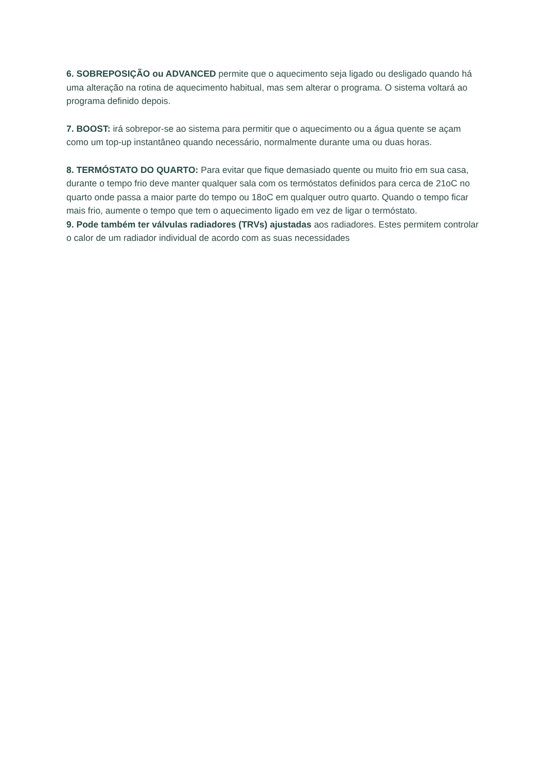6. SOBREPOSIÇÃO ou ADVANCED permite que o aquecimento seja ligado ou desligado quando há uma alteração na rotina de aquecimento habitual, mas sem alterar o programa. O sistema voltará ao programa definido depois.
7. BOOST: irá sobrepor-se ao sistema para permitir que o aquecimento ou a água quente se açam como um top-up instantâneo quando necessário, normalmente durante uma ou duas horas.
8. TERMÓSTATO DO QUARTO: Para evitar que fique demasiado quente ou muito frio em sua casa, durante o tempo frio deve manter qualquer sala com os termóstatos definidos para cerca de 21oC no quarto onde passa a maior parte do tempo ou 18oC em qualquer outro quarto. Quando o tempo ficar mais frio, aumente o tempo que tem o aquecimento ligado em vez de ligar o termóstato.
9. Pode também ter válvulas radiadores (TRVs) ajustadas aos radiadores. Estes permitem controlar o calor de um radiador individual de acordo com as suas necessidades